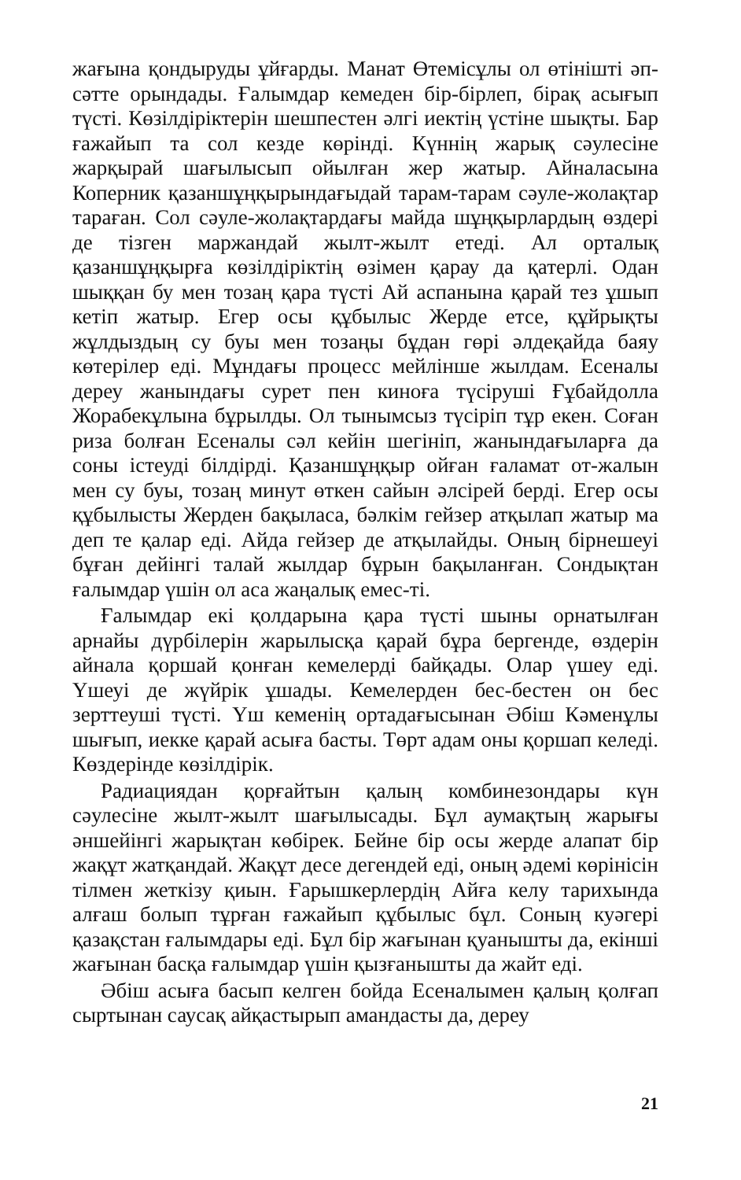жағына қондыруды ұйғарды. Манат Өтемісұлы ол өтінішті әп-сәтте орындады. Ғалымдар кемеден бір-бірлеп, бірақ асығып түсті. Көзілдіріктерін шешпестен әлгі иектің үстіне шықты. Бар ғажайып та сол кезде көрінді. Күннің жарық сәулесіне жарқырай шағылысып ойылған жер жатыр. Айналасына Коперник қазаншұңқырындағыдай тарам-тарам сәуле-жолақтар тараған. Сол сәуле-жолақтардағы майда шұңқырлардың өздері де тізген маржандай жылт-жылт етеді. Ал орталық қазаншұңқырға көзілдіріктің өзімен қарау да қатерлі. Одан шыққан бу мен тозаң қара түсті Ай аспанына қарай тез ұшып кетіп жатыр. Егер осы құбылыс Жерде етсе, құйрықты жұлдыздың су буы мен тозаңы бұдан гөрі әлдеқайда баяу көтерілер еді. Мұндағы процесс мейлінше жылдам. Есеналы дереу жанындағы сурет пен киноға түсіруші Ғұбайдолла Жорабекұлына бұрылды. Ол тынымсыз түсіріп тұр екен. Соған риза болған Есеналы сәл кейін шегініп, жанындағыларға да соны істеуді білдірді. Қазаншұңқыр ойған ғаламат от-жалын мен су буы, тозаң минут өткен сайын әлсірей берді. Егер осы құбылысты Жерден бақыласа, бәлкім гейзер атқылап жатыр ма деп те қалар еді. Айда гейзер де атқылайды. Оның бірнешеуі бұған дейінгі талай жылдар бұрын бақыланған. Сондықтан ғалымдар үшін ол аса жаңалық емес-ті.
Ғалымдар екі қолдарына қара түсті шыны орнатылған арнайы дүрбілерін жарылысқа қарай бұра бергенде, өздерін айнала қоршай қонған кемелерді байқады. Олар үшеу еді. Үшеуі де жүйрік ұшады. Кемелерден бес-бестен он бес зерттеуші түсті. Үш кеменің ортадағысынан Әбіш Кәменұлы шығып, иекке қарай асыға басты. Төрт адам оны қоршап келеді. Көздерінде көзілдірік.
Радиациядан қорғайтын қалың комбинезондары күн сәулесіне жылт-жылт шағылысады. Бұл аумақтың жарығы әншейінгі жарықтан көбірек. Бейне бір осы жерде алапат бір жақұт жатқандай. Жақұт десе дегендей еді, оның әдемі көрінісін тілмен жеткізу қиын. Ғарышкерлердің Айға келу тарихында алғаш болып тұрған ғажайып құбылыс бұл. Соның куәгері қазақстан ғалымдары еді. Бұл бір жағынан қуанышты да, екінші жағынан басқа ғалымдар үшін қызғанышты да жайт еді.
Әбіш асыға басып келген бойда Есеналымен қалың қолғап сыртынан саусақ айқастырып амандасты да, дереу
21